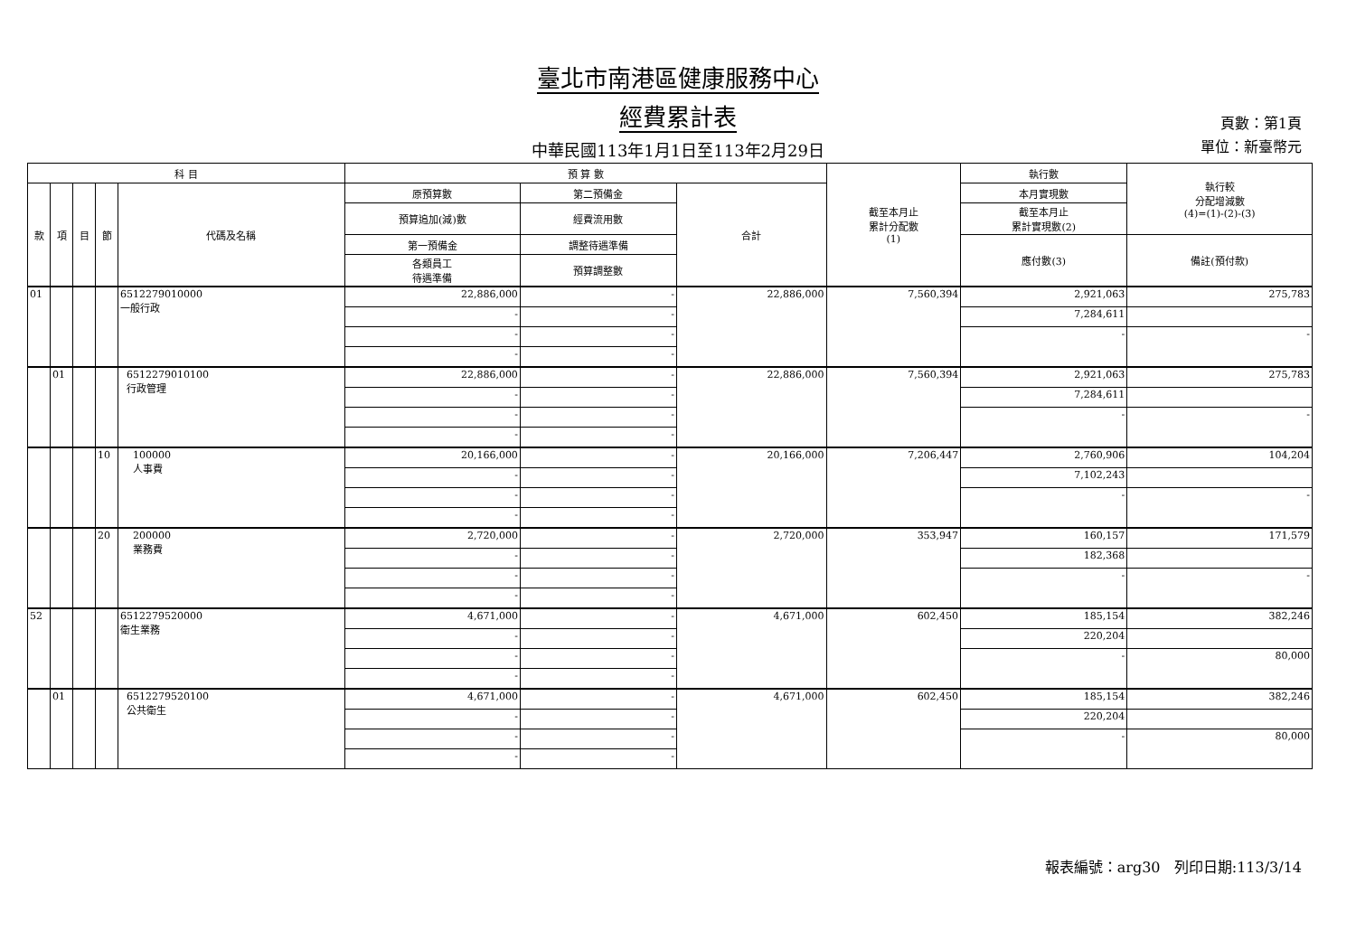臺北市南港區健康服務中心
經費累計表
中華民國113年1月1日至113年2月29日
頁數：第1頁
單位：新臺幣元
| 科 目 | | | | | 預 算 數 | | | 截至本月止 累計分配數 (1) | 執行數 | 執行較 分配增減數 (4)=(1)-(2)-(3) |
| --- | --- | --- | --- | --- | --- | --- | --- | --- | --- | --- |
| 款 | 項 | 目 | 節 | 代碼及名稱 | 原預算數 | 第二預備金 | 合計 | | 本月實現數 | |
| | | | | | 預算追加(減)數 | 經費流用數 | | | 截至本月止 累計實現數(2) | |
| | | | | | 第一預備金 | 調整待遇準備 | | | 應付數(3) | 備註(預付款) |
| | | | | | 各類員工 待遇準備 | 預算調整數 | | | | |
| 01 | | | | 6512279010000 一般行政 | 22,886,000 | - | 22,886,000 | 7,560,394 | 2,921,063 | 275,783 |
| | | | | | - | - | | | 7,284,611 | |
| | | | | | - | - | | | - | - |
| | | | | | - | - | | | | |
| | 01 | | | 6512279010100 行政管理 | 22,886,000 | - | 22,886,000 | 7,560,394 | 2,921,063 | 275,783 |
| | | | | | - | - | | | 7,284,611 | |
| | | | | | - | - | | | - | - |
| | | | | | - | - | | | | |
| | | | 10 | 100000 人事費 | 20,166,000 | - | 20,166,000 | 7,206,447 | 2,760,906 | 104,204 |
| | | | | | - | - | | | 7,102,243 | |
| | | | | | - | - | | | - | - |
| | | | | | - | - | | | | |
| | | | 20 | 200000 業務費 | 2,720,000 | - | 2,720,000 | 353,947 | 160,157 | 171,579 |
| | | | | | - | - | | | 182,368 | |
| | | | | | - | - | | | - | - |
| | | | | | - | - | | | | |
| 52 | | | | 6512279520000 衛生業務 | 4,671,000 | - | 4,671,000 | 602,450 | 185,154 | 382,246 |
| | | | | | - | - | | | 220,204 | |
| | | | | | - | - | | | - | 80,000 |
| | | | | | - | - | | | | |
| | 01 | | | 6512279520100 公共衛生 | 4,671,000 | - | 4,671,000 | 602,450 | 185,154 | 382,246 |
| | | | | | - | - | | | 220,204 | |
| | | | | | - | - | | | - | 80,000 |
| | | | | | - | - | | | | |
報表編號：arg30 列印日期:113/3/14